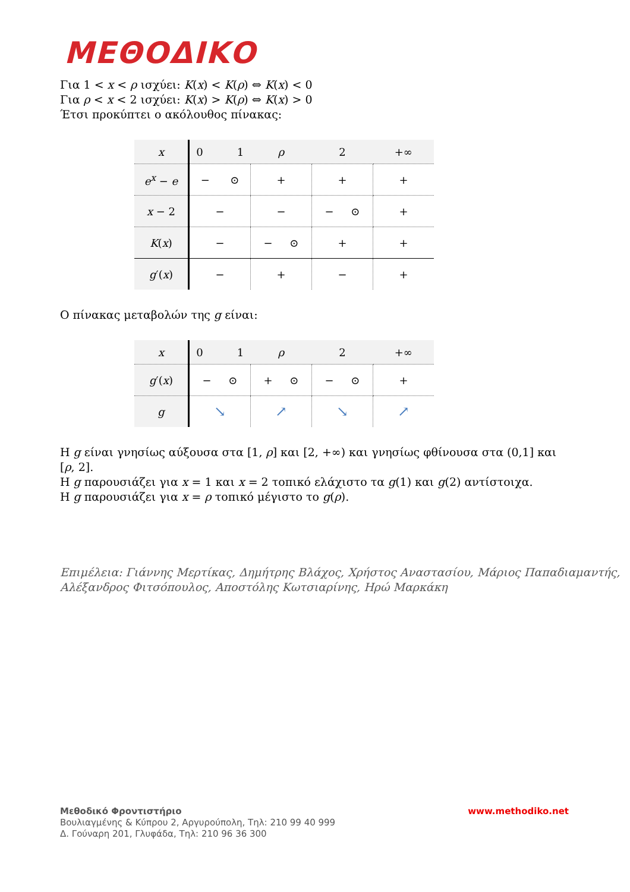ΜΕΘΟΔΙΚΟ
Για 1 < x < ρ ισχύει: K(x) < K(ρ) ⇔ K(x) < 0
Για ρ < x < 2 ισχύει: K(x) > K(ρ) ⇔ K(x) > 0
Έτσι προκύπτει ο ακόλουθος πίνακας:
| x | 0 1 | ρ | 2 | +∞ |
| e<sup>x</sup> − e | − ⊙ | + | + | + |
| x − 2 | − | − | − ⊙ | + |
| K ( x ) | − | − ⊙ | + | + |
| g ′( x ) | − | + | − | + |
Ο πίνακας μεταβολών της g είναι:
| x | 0 1 | ρ | 2 | +∞ |
| g ′( x ) | − ⊙ | + ⊙ | − ⊙ | + |
| g | ↘ | ↗ | ↘ | ↗ |
Η g είναι γνησίως αύξουσα στα [1, ρ] και [2, +∞) και γνησίως φθίνουσα στα (0,1] και [ρ, 2].
Η g παρουσιάζει για x = 1 και x = 2 τοπικό ελάχιστο τα g(1) και g(2) αντίστοιχα.
Η g παρουσιάζει για x = ρ τοπικό μέγιστο το g(ρ).
Επιμέλεια: Γιάννης Μερτίκας, Δημήτρης Βλάχος, Χρήστος Αναστασίου, Μάριος Παπαδιαμαντής,
Αλέξανδρος Φιτσόπουλος, Αποστόλης Κωτσιαρίνης, Ηρώ Μαρκάκη
www.methodiko.net Μεθοδικό Φροντιστήριο
Βουλιαγμένης & Κύπρου 2, Αργυρούπολη, Τηλ: 210 99 40 999
Δ. Γούναρη 201, Γλυφάδα, Τηλ: 210 96 36 300